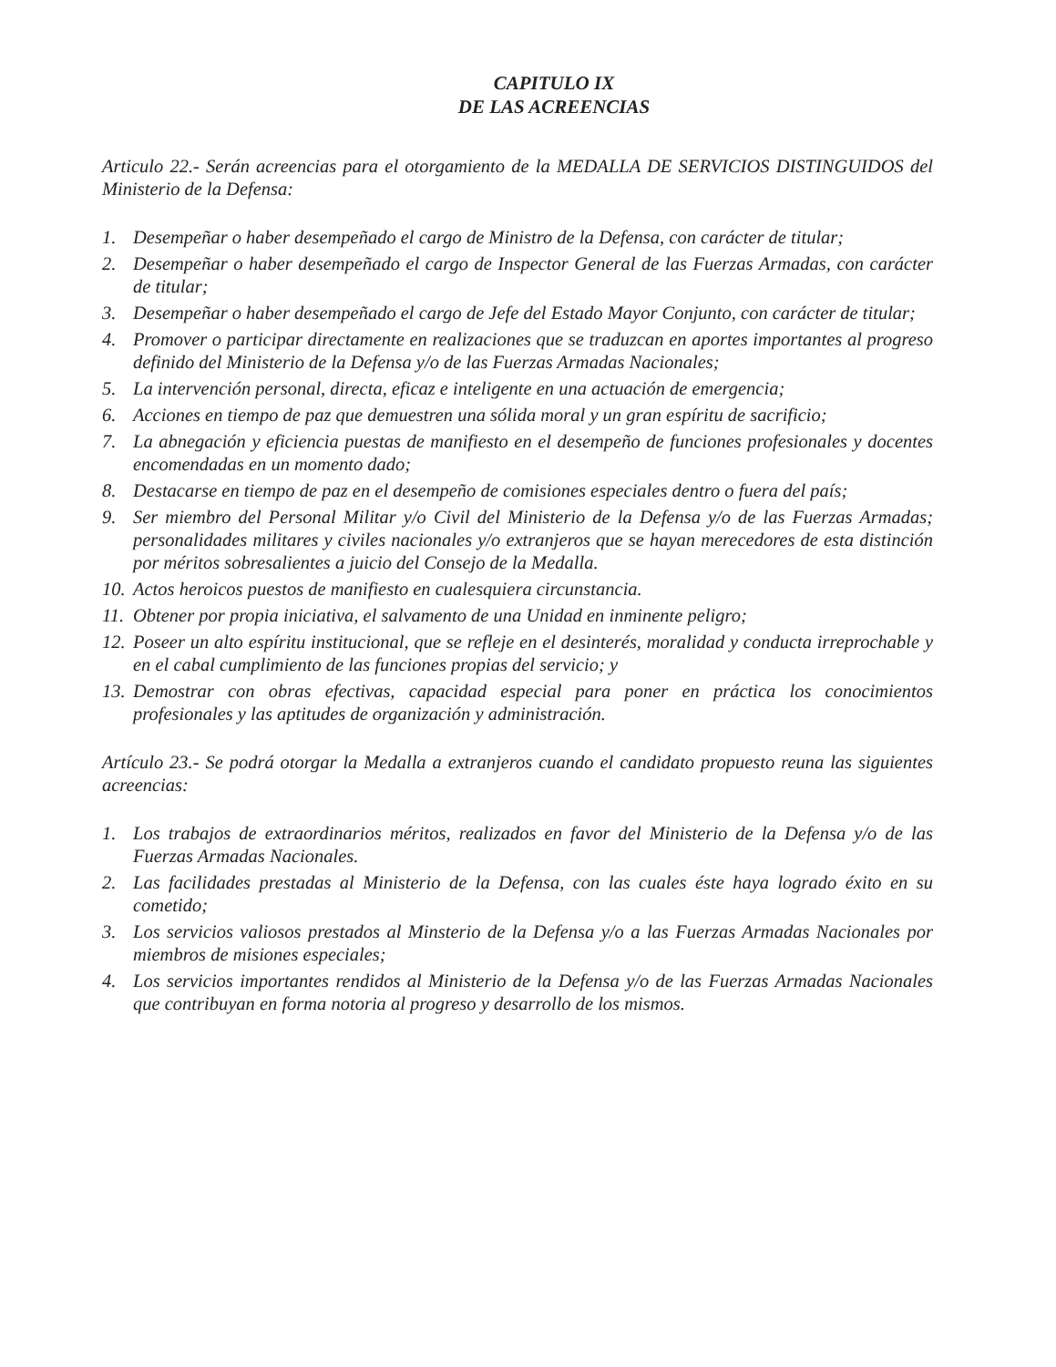CAPITULO IX
DE LAS ACREENCIAS
Articulo 22.- Serán acreencias para el otorgamiento de la MEDALLA DE SERVICIOS DISTINGUIDOS del Ministerio de la Defensa:
1. Desempeñar o haber desempeñado el cargo de Ministro de la Defensa, con carácter de titular;
2. Desempeñar o haber desempeñado el cargo de Inspector General de las Fuerzas Armadas, con carácter de titular;
3. Desempeñar o haber desempeñado el cargo de Jefe del Estado Mayor Conjunto, con carácter de titular;
4. Promover o participar directamente en realizaciones que se traduzcan en aportes importantes al progreso definido del Ministerio de la Defensa y/o de las Fuerzas Armadas Nacionales;
5. La intervención personal, directa, eficaz e inteligente en una actuación de emergencia;
6. Acciones en tiempo de paz que demuestren una sólida moral y un gran espíritu de sacrificio;
7. La abnegación y eficiencia puestas de manifiesto en el desempeño de funciones profesionales y docentes encomendadas en un momento dado;
8. Destacarse en tiempo de paz en el desempeño de comisiones especiales dentro o fuera del país;
9. Ser miembro del Personal Militar y/o Civil del Ministerio de la Defensa y/o de las Fuerzas Armadas; personalidades militares y civiles nacionales y/o extranjeros que se hayan merecedores de esta distinción por méritos sobresalientes a juicio del Consejo de la Medalla.
10. Actos heroicos puestos de manifiesto en cualesquiera circunstancia.
11. Obtener por propia iniciativa, el salvamento de una Unidad en inminente peligro;
12. Poseer un alto espíritu institucional, que se refleje en el desinterés, moralidad y conducta irreprochable y en el cabal cumplimiento de las funciones propias del servicio; y
13. Demostrar con obras efectivas, capacidad especial para poner en práctica los conocimientos profesionales y las aptitudes de organización y administración.
Artículo 23.- Se podrá otorgar la Medalla a extranjeros cuando el candidato propuesto reuna las siguientes acreencias:
1. Los trabajos de extraordinarios méritos, realizados en favor del Ministerio de la Defensa y/o de las Fuerzas Armadas Nacionales.
2. Las facilidades prestadas al Ministerio de la Defensa, con las cuales éste haya logrado éxito en su cometido;
3. Los servicios valiosos prestados al Minsterio de la Defensa y/o a las Fuerzas Armadas Nacionales por miembros de misiones especiales;
4. Los servicios importantes rendidos al Ministerio de la Defensa y/o de las Fuerzas Armadas Nacionales que contribuyan en forma notoria al progreso y desarrollo de los mismos.